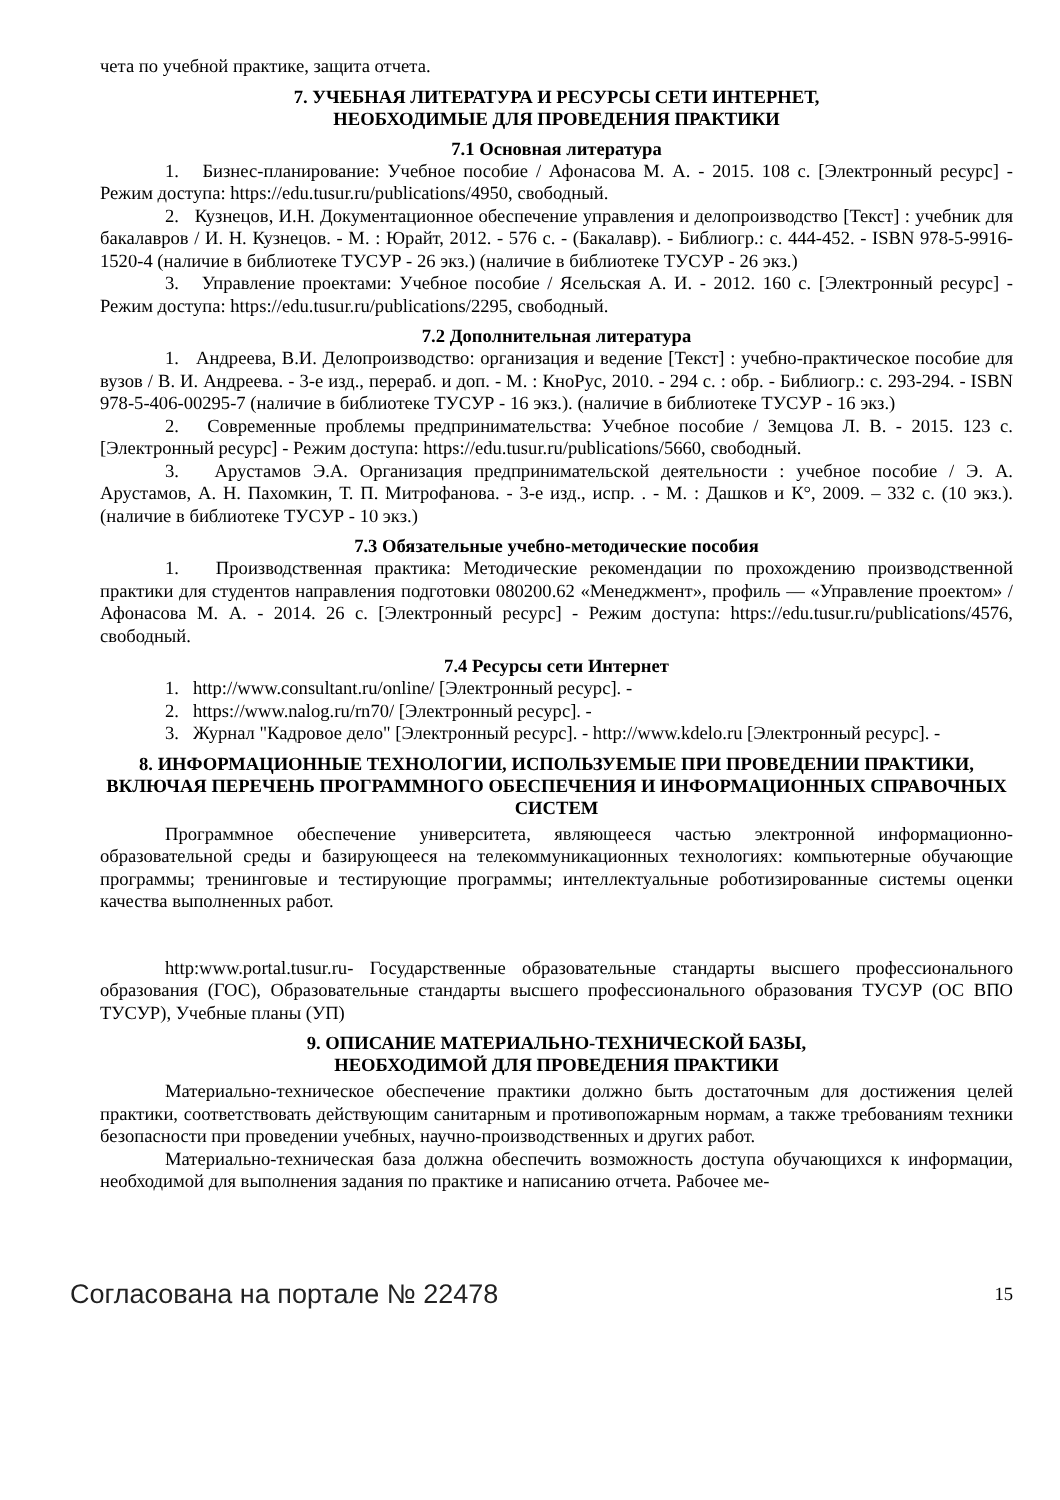чета по учебной практике, защита отчета.
7. УЧЕБНАЯ ЛИТЕРАТУРА И РЕСУРСЫ СЕТИ ИНТЕРНЕТ,
НЕОБХОДИМЫЕ ДЛЯ ПРОВЕДЕНИЯ ПРАКТИКИ
7.1 Основная литература
1. Бизнес-планирование: Учебное пособие / Афонасова М. А. - 2015. 108 с. [Электронный ресурс] - Режим доступа: https://edu.tusur.ru/publications/4950, свободный.
2. Кузнецов, И.Н. Документационное обеспечение управления и делопроизводство [Текст] : учебник для бакалавров / И. Н. Кузнецов. - М. : Юрайт, 2012. - 576 с. - (Бакалавр). - Библиогр.: с. 444-452. - ISBN 978-5-9916-1520-4 (наличие в библиотеке ТУСУР - 26 экз.) (наличие в библиотеке ТУСУР - 26 экз.)
3. Управление проектами: Учебное пособие / Ясельская А. И. - 2012. 160 с. [Электронный ресурс] - Режим доступа: https://edu.tusur.ru/publications/2295, свободный.
7.2 Дополнительная литература
1. Андреева, В.И. Делопроизводство: организация и ведение [Текст] : учебно-практическое пособие для вузов / В. И. Андреева. - 3-е изд., перераб. и доп. - М. : КноРус, 2010. - 294 с. : обр. - Библиогр.: с. 293-294. - ISBN 978-5-406-00295-7 (наличие в библиотеке ТУСУР - 16 экз.). (наличие в библиотеке ТУСУР - 16 экз.)
2. Современные проблемы предпринимательства: Учебное пособие / Земцова Л. В. - 2015. 123 с. [Электронный ресурс] - Режим доступа: https://edu.tusur.ru/publications/5660, свободный.
3. Арустамов Э.А. Организация предпринимательской деятельности : учебное пособие / Э. А. Арустамов, А. Н. Пахомкин, Т. П. Митрофанова. - 3-е изд., испр. . - М. : Дашков и К°, 2009. – 332 с. (10 экз.). (наличие в библиотеке ТУСУР - 10 экз.)
7.3 Обязательные учебно-методические пособия
1. Производственная практика: Методические рекомендации по прохождению производственной практики для студентов направления подготовки 080200.62 «Менеджмент», профиль — «Управление проектом» / Афонасова М. А. - 2014. 26 с. [Электронный ресурс] - Режим доступа: https://edu.tusur.ru/publications/4576, свободный.
7.4 Ресурсы сети Интернет
1. http://www.consultant.ru/online/ [Электронный ресурс]. -
2. https://www.nalog.ru/rn70/ [Электронный ресурс]. -
3. Журнал "Кадровое дело" [Электронный ресурс]. - http://www.kdelo.ru [Электронный ресурс]. -
8. ИНФОРМАЦИОННЫЕ ТЕХНОЛОГИИ, ИСПОЛЬЗУЕМЫЕ ПРИ ПРОВЕДЕНИИ ПРАКТИКИ, ВКЛЮЧАЯ ПЕРЕЧЕНЬ ПРОГРАММНОГО ОБЕСПЕЧЕНИЯ И ИНФОРМАЦИОННЫХ СПРАВОЧНЫХ СИСТЕМ
Программное обеспечение университета, являющееся частью электронной информационно-образовательной среды и базирующееся на телекоммуникационных технологиях: компьютерные обучающие программы; тренинговые и тестирующие программы; интеллектуальные роботизированные системы оценки качества выполненных работ.
http:www.portal.tusur.ru- Государственные образовательные стандарты высшего профессионального образования (ГОС), Образовательные стандарты высшего профессионального образования ТУСУР (ОС ВПО ТУСУР), Учебные планы (УП)
9. ОПИСАНИЕ МАТЕРИАЛЬНО-ТЕХНИЧЕСКОЙ БАЗЫ,
НЕОБХОДИМОЙ ДЛЯ ПРОВЕДЕНИЯ ПРАКТИКИ
Материально-техническое обеспечение практики должно быть достаточным для достижения целей практики, соответствовать действующим санитарным и противопожарным нормам, а также требованиям техники безопасности при проведении учебных, научно-производственных и других работ.
Материально-техническая база должна обеспечить возможность доступа обучающихся к информации, необходимой для выполнения задания по практике и написанию отчета. Рабочее ме-
Согласована на портале № 22478 15